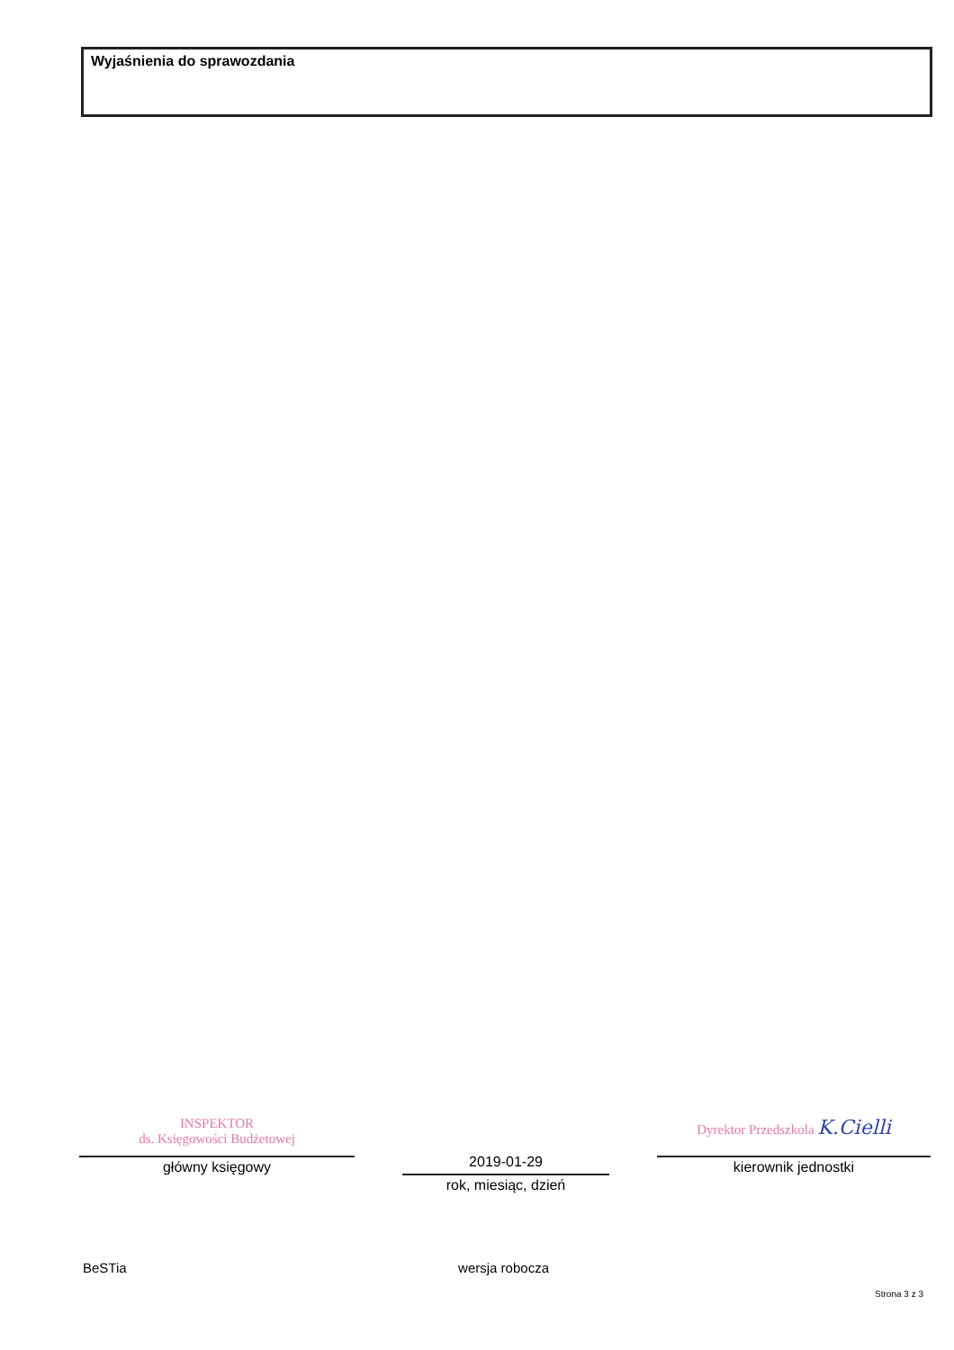Wyjaśnienia do sprawozdania
INSPEKTOR
ds. Księgowości Budżetowej
główny księgowy
2019-01-29
rok, miesiąc, dzień
Dyrektor Przedszkola K.Cielli
kierownik jednostki
BeSTia wersja robocza
Strona 3 z 3